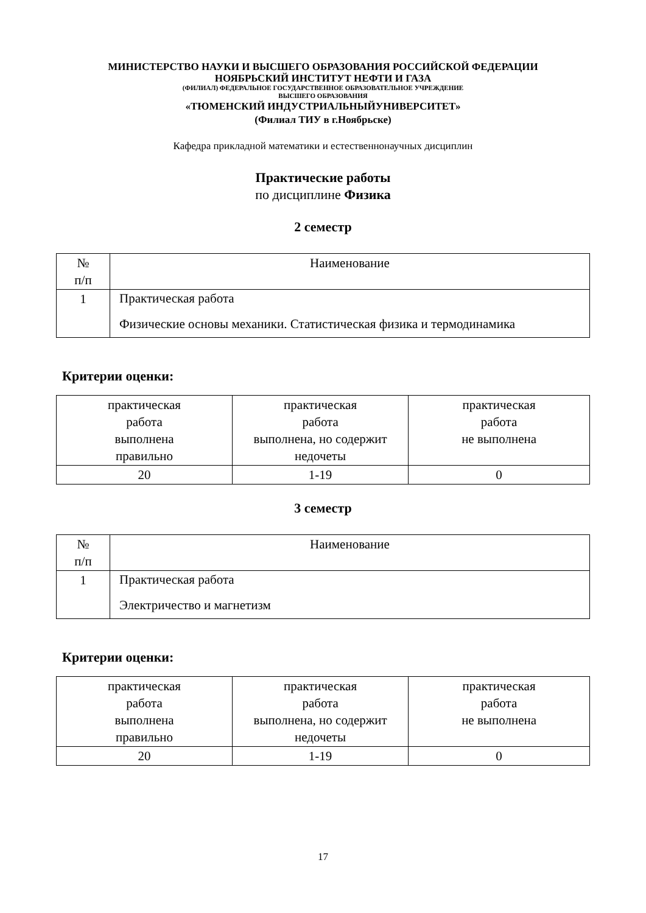МИНИСТЕРСТВО НАУКИ И ВЫСШЕГО ОБРАЗОВАНИЯ РОССИЙСКОЙ ФЕДЕРАЦИИ
НОЯБРЬСКИЙ ИНСТИТУТ НЕФТИ И ГАЗА
(ФИЛИАЛ) ФЕДЕРАЛЬНОЕ ГОСУДАРСТВЕННОЕ ОБРАЗОВАТЕЛЬНОЕ УЧРЕЖДЕНИЕ
ВЫСШЕГО ОБРАЗОВАНИЯ
«ТЮМЕНСКИЙ ИНДУСТРИАЛЬНЫЙУНИВЕРСИТЕТ»
(Филиал ТИУ в г.Ноябрьске)
Кафедра прикладной математики и естественнонаучных дисциплин
Практические работы
по дисциплине Физика
2 семестр
| № п/п | Наименование |
| 1 | Практическая работа Физические основы механики. Статистическая физика и термодинамика |
Критерии оценки:
| практическая работа выполнена правильно | практическая работа выполнена, но содержит недочеты | практическая работа не выполнена |
| 20 | 1-19 | 0 |
3 семестр
| № п/п | Наименование |
| 1 | Практическая работа Электричество и магнетизм |
Критерии оценки:
| практическая работа выполнена правильно | практическая работа выполнена, но содержит недочеты | практическая работа не выполнена |
| 20 | 1-19 | 0 |
17